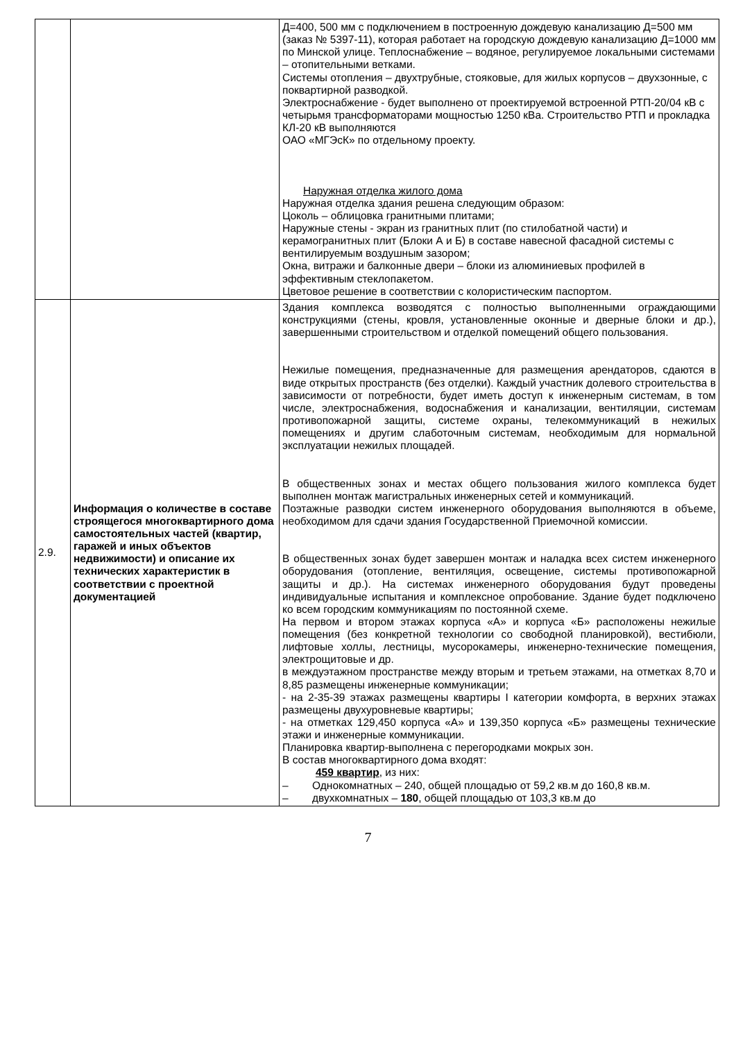| | | Д=400, 500 мм с подключением в построенную дождевую канализацию Д=500 мм (заказ № 5397-11), которая работает на городскую дождевую канализацию Д=1000 мм по Минской улице. Теплоснабжение – водяное, регулируемое локальными системами – отопительными ветками. Системы отопления – двухтрубные, стояковые, для жилых корпусов – двухзонные, с поквартирной разводкой. Электроснабжение - будет выполнено от проектируемой встроенной РТП-20/04 кВ с четырьмя трансформаторами мощностью 1250 кВа. Строительство РТП и прокладка КЛ-20 кВ выполняются ОАО «МГЭсК» по отдельному проекту. Наружная отделка жилого дома Наружная отделка здания решена следующим образом: Цоколь – облицовка гранитными плитами; Наружные стены - экран из гранитных плит (по стилобатной части) и керамогранитных плит (Блоки А и Б) в составе навесной фасадной системы с вентилируемым воздушным зазором; Окна, витражи и балконные двери – блоки из алюминиевых профилей в эффективным стеклопакетом. Цветовое решение в соответствии с колористическим паспортом. |
| 2.9. | Информация о количестве в составе строящегося многоквартирного дома самостоятельных частей (квартир, гаражей и иных объектов недвижимости) и описание их технических характеристик в соответствии с проектной документацией | Здания комплекса возводятся с полностью выполненными ограждающими конструкциями (стены, кровля, установленные оконные и дверные блоки и др.), завершенными строительством и отделкой помещений общего пользования. Нежилые помещения, предназначенные для размещения арендаторов, сдаются в виде открытых пространств (без отделки). Каждый участник долевого строительства в зависимости от потребности, будет иметь доступ к инженерным системам, в том числе, электроснабжения, водоснабжения и канализации, вентиляции, системам противопожарной защиты, системе охраны, телекоммуникаций в нежилых помещениях и другим слаботочным системам, необходимым для нормальной эксплуатации нежилых площадей. В общественных зонах и местах общего пользования жилого комплекса будет выполнен монтаж магистральных инженерных сетей и коммуникаций. Поэтажные разводки систем инженерного оборудования выполняются в объеме, необходимом для сдачи здания Государственной Приемочной комиссии. В общественных зонах будет завершен монтаж и наладка всех систем инженерного оборудования (отопление, вентиляция, освещение, системы противопожарной защиты и др.). На системах инженерного оборудования будут проведены индивидуальные испытания и комплексное опробование. Здание будет подключено ко всем городским коммуникациям по постоянной схеме. На первом и втором этажах корпуса «А» и корпуса «Б» расположены нежилые помещения (без конкретной технологии со свободной планировкой), вестибюли, лифтовые холлы, лестницы, мусорокамеры, инженерно-технические помещения, электрощитовые и др. в междуэтажном пространстве между вторым и третьем этажами, на отметках 8,70 и 8,85 размещены инженерные коммуникации; - на 2-35-39 этажах размещены квартиры I категории комфорта, в верхних этажах размещены двухуровневые квартиры; - на отметках 129,450 корпуса «А» и 139,350 корпуса «Б» размещены технические этажи и инженерные коммуникации. Планировка квартир-выполнена с перегородками мокрых зон. В состав многоквартирного дома входят: 459 квартир , из них: – Однокомнатных – 240, общей площадью от 59,2 кв.м до 160,8 кв.м. – двухкомнатных – 180 , общей площадью от 103,3 кв.м до |
7